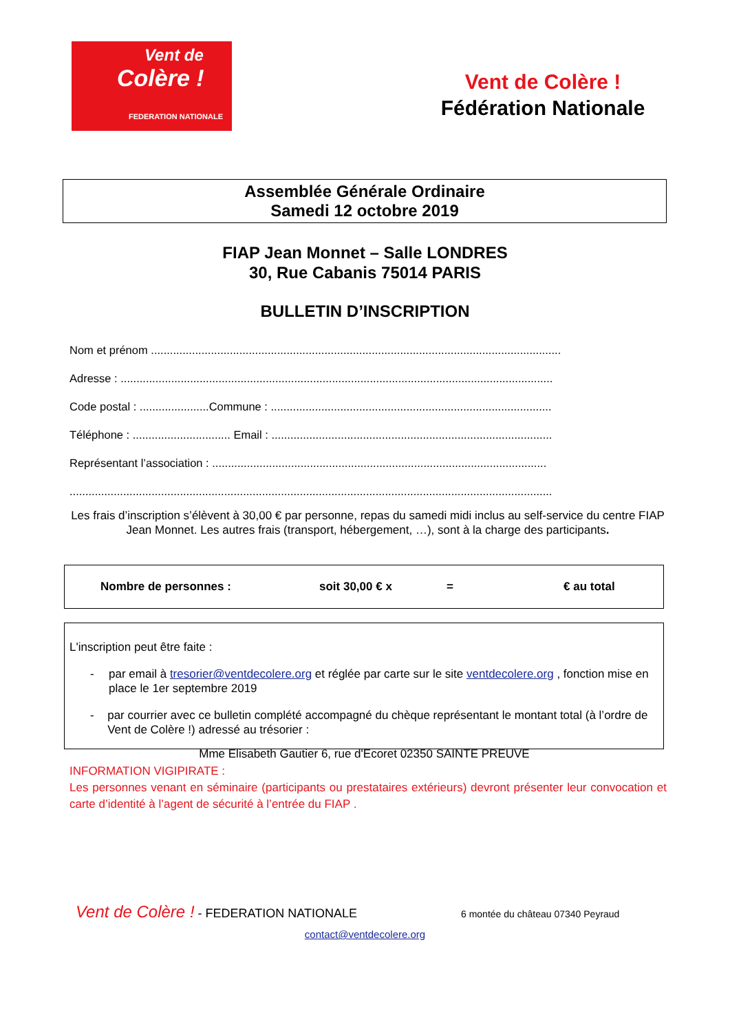Vent de
Colère !
FEDERATION NATIONALE
Vent de Colère !
Fédération Nationale
Assemblée Générale Ordinaire
Samedi 12 octobre 2019
FIAP Jean Monnet – Salle LONDRES
30, Rue Cabanis 75014 PARIS
BULLETIN D’INSCRIPTION
Nom et prénom ..................................................................................................................................
Adresse : .........................................................................................................................................
Code postal : ......................Commune : .........................................................................................
Téléphone : ............................... Email : .........................................................................................
Représentant l’association : ..........................................................................................................
.........................................................................................................................................................
Les frais d’inscription s’élèvent à 30,00 € par personne, repas du samedi midi inclus au self-service du centre FIAP Jean Monnet. Les autres frais (transport, hébergement, …), sont à la charge des participants.
Nombre de personnes : soit 30,00 € x = € au total
L'inscription peut être faite :
- par email à tresorier@ventdecolere.org et réglée par carte sur le site ventdecolere.org , fonction mise en place le 1er septembre 2019
- par courrier avec ce bulletin complété accompagné du chèque représentant le montant total (à l’ordre de Vent de Colère !) adressé au trésorier :
Mme Elisabeth Gautier 6, rue d'Ecoret 02350 SAINTE PREUVE
INFORMATION VIGIPIRATE :
Les personnes venant en séminaire (participants ou prestataires extérieurs) devront présenter leur convocation et carte d’identité à l’agent de sécurité à l’entrée du FIAP .
Vent de Colère ! - FEDERATION NATIONALE 6 montée du château 07340 Peyraud
contact@ventdecolere.org